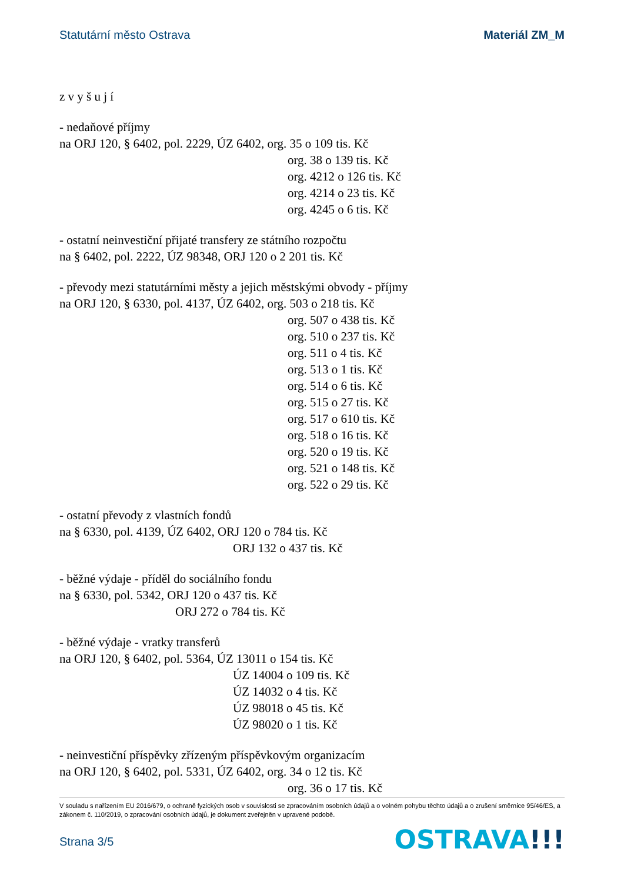Statutární město Ostrava Materiál ZM_M
z v y š u j í
- nedaňové příjmy
na ORJ 120, § 6402, pol. 2229, ÚZ 6402, org. 35 o 109 tis. Kč
org. 38 o 139 tis. Kč
org. 4212 o 126 tis. Kč
org. 4214 o 23 tis. Kč
org. 4245 o 6 tis. Kč
- ostatní neinvestiční přijaté transfery ze státního rozpočtu
na § 6402, pol. 2222, ÚZ 98348, ORJ 120 o 2 201 tis. Kč
- převody mezi statutárními městy a jejich městskými obvody - příjmy
na ORJ 120, § 6330, pol. 4137, ÚZ 6402, org. 503 o 218 tis. Kč
org. 507 o 438 tis. Kč
org. 510 o 237 tis. Kč
org. 511 o 4 tis. Kč
org. 513 o 1 tis. Kč
org. 514 o 6 tis. Kč
org. 515 o 27 tis. Kč
org. 517 o 610 tis. Kč
org. 518 o 16 tis. Kč
org. 520 o 19 tis. Kč
org. 521 o 148 tis. Kč
org. 522 o 29 tis. Kč
- ostatní převody z vlastních fondů
na § 6330, pol. 4139, ÚZ 6402, ORJ 120 o 784 tis. Kč
ORJ 132 o 437 tis. Kč
- běžné výdaje - příděl do sociálního fondu
na § 6330, pol. 5342, ORJ 120 o 437 tis. Kč
ORJ 272 o 784 tis. Kč
- běžné výdaje - vratky transferů
na ORJ 120, § 6402, pol. 5364, ÚZ 13011 o 154 tis. Kč
ÚZ 14004 o 109 tis. Kč
ÚZ 14032 o 4 tis. Kč
ÚZ 98018 o 45 tis. Kč
ÚZ 98020 o 1 tis. Kč
- neinvestiční příspěvky zřízeným příspěvkovým organizacím
na ORJ 120, § 6402, pol. 5331, ÚZ 6402, org. 34 o 12 tis. Kč
org. 36 o 17 tis. Kč
V souladu s nařízením EU 2016/679, o ochraně fyzických osob v souvislosti se zpracováním osobních údajů a o volném pohybu těchto údajů a o zrušení směrnice 95/46/ES, a zákonem č. 110/2019, o zpracování osobních údajů, je dokument zveřejněn v upravené podobě.
Strana 3/5 OSTRAVA!!!